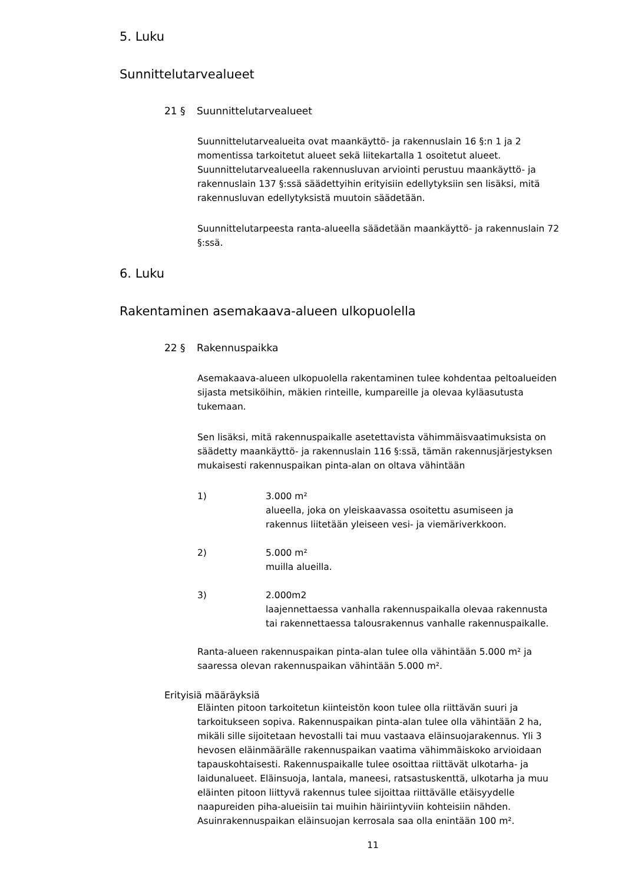5. Luku
Sunnittelutarvealueet
21 § Suunnittelutarvealueet
Suunnittelutarvealueita ovat maankäyttö- ja rakennuslain 16 §:n 1 ja 2 momentissa tarkoitetut alueet sekä liitekartalla 1 osoitetut alueet. Suunnittelutarvealueella rakennusluvan arviointi perustuu maankäyttö- ja rakennuslain 137 §:ssä säädettyihin erityisiin edellytyksiin sen lisäksi, mitä rakennusluvan edellytyksistä muutoin säädetään.
Suunnittelutarpeesta ranta-alueella säädetään maankäyttö- ja rakennuslain 72 §:ssä.
6. Luku
Rakentaminen asemakaava-alueen ulkopuolella
22 § Rakennuspaikka
Asemakaava-alueen ulkopuolella rakentaminen tulee kohdentaa peltoalueiden sijasta metsiköihin, mäkien rinteille, kumpareille ja olevaa kyläasutusta tukemaan.
Sen lisäksi, mitä rakennuspaikalle asetettavista vähimmäisvaatimuksista on säädetty maankäyttö- ja rakennuslain 116 §:ssä, tämän rakennusjärjestyksen mukaisesti rakennuspaikan pinta-alan on oltava vähintään
1) 3.000 m²
alueella, joka on yleiskaavassa osoitettu asumiseen ja
rakennus liitetään yleiseen vesi- ja viemäriverkkoon.
2) 5.000 m²
muilla alueilla.
3) 2.000m2
laajennettaessa vanhalla rakennuspaikalla olevaa rakennusta
tai rakennettaessa talousrakennus vanhalle rakennuspaikalle.
Ranta-alueen rakennuspaikan pinta-alan tulee olla vähintään 5.000 m² ja saaressa olevan rakennuspaikan vähintään 5.000 m².
Erityisiä määräyksiä
Eläinten pitoon tarkoitetun kiinteistön koon tulee olla riittävän suuri ja tarkoitukseen sopiva. Rakennuspaikan pinta-alan tulee olla vähintään 2 ha, mikäli sille sijoitetaan hevostalli tai muu vastaava eläinsuojarakennus. Yli 3 hevosen eläinmäärälle rakennuspaikan vaatima vähimmäiskoko arvioidaan tapauskohtaisesti. Rakennuspaikalle tulee osoittaa riittävät ulkotarha- ja laidunalueet. Eläinsuoja, lantala, maneesi, ratsastuskenttä, ulkotarha ja muu eläinten pitoon liittyvä rakennus tulee sijoittaa riittävälle etäisyydelle naapureiden piha-alueisiin tai muihin häiriintyviin kohteisiin nähden. Asuinrakennuspaikan eläinsuojan kerrosala saa olla enintään 100 m².
11